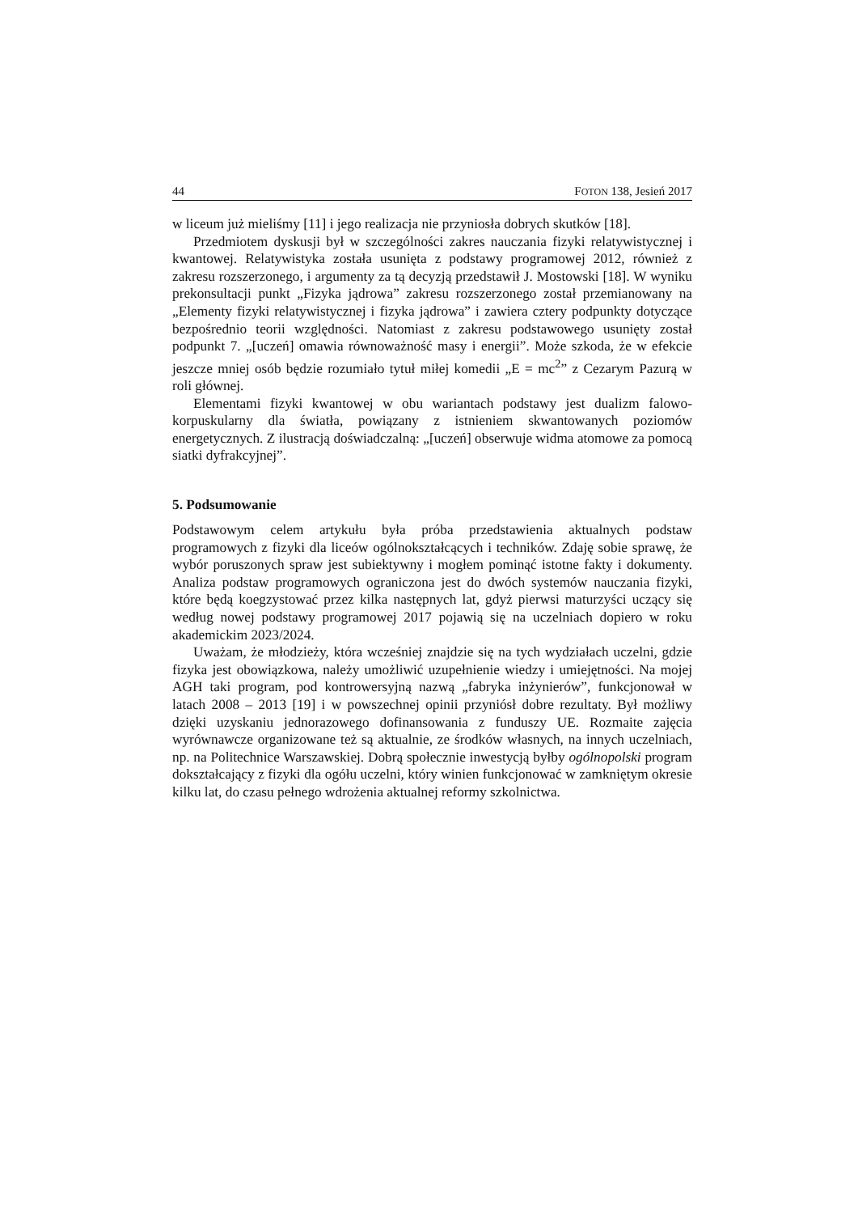44 FOTON 138, Jesień 2017
w liceum już mieliśmy [11] i jego realizacja nie przyniosła dobrych skutków [18].
Przedmiotem dyskusji był w szczególności zakres nauczania fizyki relatywistycznej i kwantowej. Relatywistyka została usunięta z podstawy programowej 2012, również z zakresu rozszerzonego, i argumenty za tą decyzją przedstawił J. Mostowski [18]. W wyniku prekonsultacji punkt „Fizyka jądrowa” zakresu rozszerzonego został przemianowany na „Elementy fizyki relatywistycznej i fizyka jądrowa” i zawiera cztery podpunkty dotyczące bezpośrednio teorii względności. Natomiast z zakresu podstawowego usunięty został podpunkt 7. „[uczeń] omawia równoważność masy i energii”. Może szkoda, że w efekcie jeszcze mniej osób będzie rozumiało tytuł miłej komedii „E = mc<sup>2</sup>” z Cezarym Pazurą w roli głównej.
Elementami fizyki kwantowej w obu wariantach podstawy jest dualizm falowo-korpuskularny dla światła, powiązany z istnieniem skwantowanych poziomów energetycznych. Z ilustracją doświadczalną: „[uczeń] obserwuje widma atomowe za pomocą siatki dyfrakcyjnej”.
5. Podsumowanie
Podstawowym celem artykułu była próba przedstawienia aktualnych podstaw programowych z fizyki dla liceów ogólnokształcących i techników. Zdaję sobie sprawę, że wybór poruszonych spraw jest subiektywny i mogłem pominąć istotne fakty i dokumenty. Analiza podstaw programowych ograniczona jest do dwóch systemów nauczania fizyki, które będą koegzystować przez kilka następnych lat, gdyż pierwsi maturzyści uczący się według nowej podstawy programowej 2017 pojawią się na uczelniach dopiero w roku akademickim 2023/2024.
Uważam, że młodzieży, która wcześniej znajdzie się na tych wydziałach uczelni, gdzie fizyka jest obowiązkowa, należy umożliwić uzupełnienie wiedzy i umiejętności. Na mojej AGH taki program, pod kontrowersyjną nazwą „fabryka inżynierów”, funkcjonował w latach 2008 – 2013 [19] i w powszechnej opinii przyniósł dobre rezultaty. Był możliwy dzięki uzyskaniu jednorazowego dofinansowania z funduszy UE. Rozmaite zajęcia wyrównawcze organizowane też są aktualnie, ze środków własnych, na innych uczelniach, np. na Politechnice Warszawskiej. Dobrą społecznie inwestycją byłby ogólnopolski program dokształcający z fizyki dla ogółu uczelni, który winien funkcjonować w zamkniętym okresie kilku lat, do czasu pełnego wdrożenia aktualnej reformy szkolnictwa.